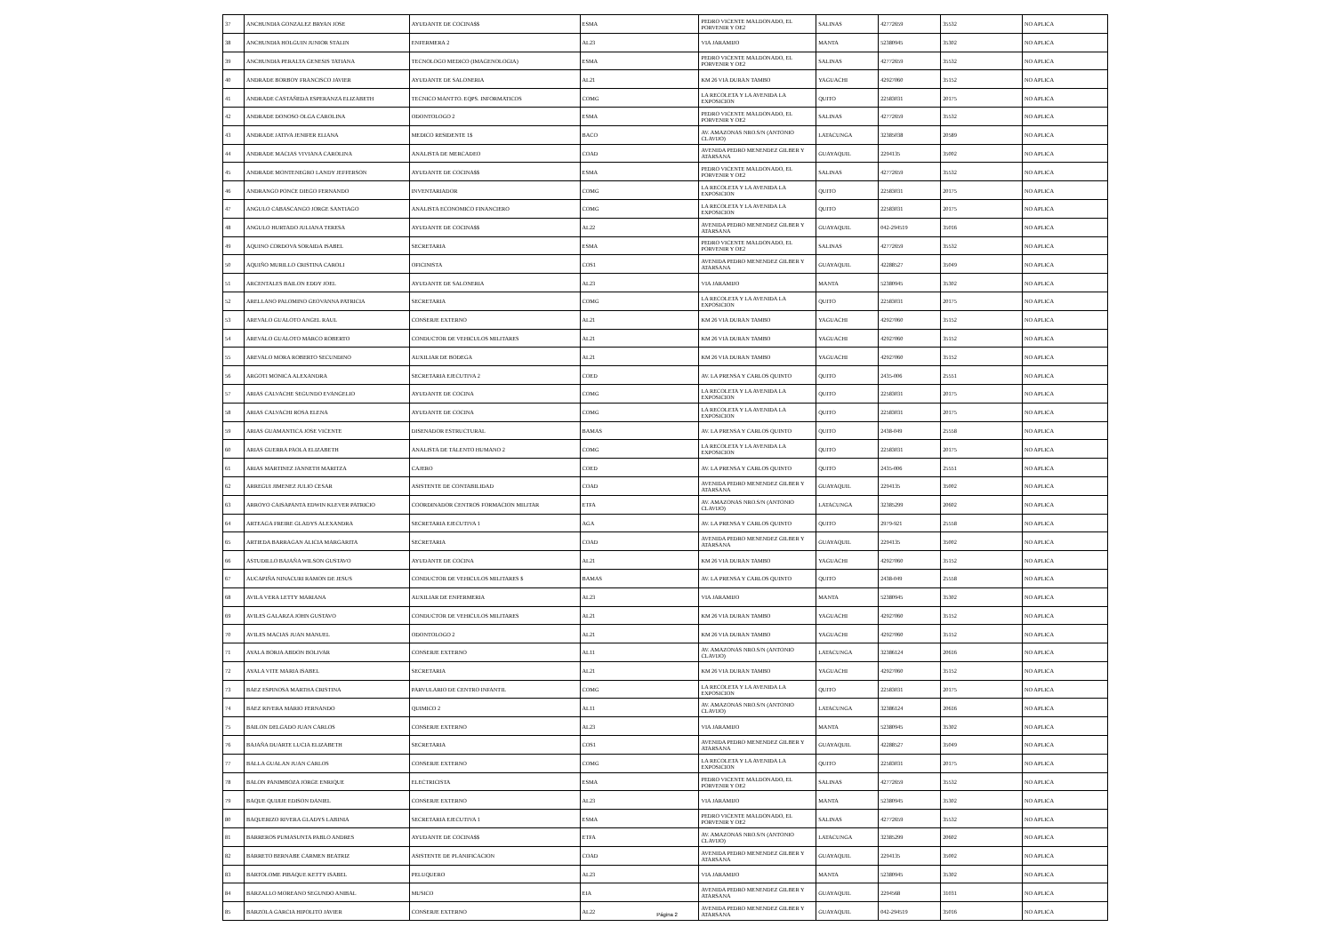| 37 | ANCHUNDIA GONZALEZ BRYAN JOSE | AYUDANTE DE COCINA$$ | ESMA | PEDRO VICENTE MALDONADO, EL PORVENIR Y OE2 | SALINAS | 42772659 | 35532 | NO APLICA |
| 38 | ANCHUNDIA HOLGUIN JUNIOR STALIN | ENFERMERA 2 | AL23 | VIA JARAMIJO | MANTA | 52380945 | 35302 | NO APLICA |
| 39 | ANCHUNDIA PERALTA GENESIS TATIANA | TECNOLOGO MEDICO (IMAGENOLOGIA) | ESMA | PEDRO VICENTE MALDONADO, EL PORVENIR Y OE2 | SALINAS | 42772659 | 35532 | NO APLICA |
| 40 | ANDRADE BORBOY FRANCISCO JAVIER | AYUDANTE DE SALONERIA | AL21 | KM 26 VIA DURAN TAMBO | YAGUACHI | 42927060 | 35152 | NO APLICA |
| 41 | ANDRADE CASTAÑEDA ESPERANZA ELIZABETH | TECNICO MANTTO. EQPS. INFORMATICOS | COMG | LA RECOLETA Y LA AVENIDA LA EXPOSICION | QUITO | 22583031 | 20175 | NO APLICA |
| 42 | ANDRADE DONOSO OLGA CAROLINA | ODONTOLOGO 2 | ESMA | PEDRO VICENTE MALDONADO, EL PORVENIR Y OE2 | SALINAS | 42772659 | 35532 | NO APLICA |
| 43 | ANDRADE JATIVA JENIFER ELIANA | MEDICO RESIDENTE 1$ | BACO | AV. AMAZONAS NRO.S/N (ANTONIO CLAVIJO) | LATACUNGA | 32385038 | 20589 | NO APLICA |
| 44 | ANDRADE MACIAS VIVIANA CAROLINA | ANALISTA DE MERCADEO | COAD | AVENIDA PEDRO MENENDEZ GILBER Y ATARSANA | GUAYAQUIL | 2294135 | 35002 | NO APLICA |
| 45 | ANDRADE MONTENEGRO LANDY JEFFERSON | AYUDANTE DE COCINA$$ | ESMA | PEDRO VICENTE MALDONADO, EL PORVENIR Y OE2 | SALINAS | 42772659 | 35532 | NO APLICA |
| 46 | ANDRANGO PONCE DIEGO FERNANDO | INVENTARIADOR | COMG | LA RECOLETA Y LA AVENIDA LA EXPOSICION | QUITO | 22583031 | 20175 | NO APLICA |
| 47 | ANGULO CABASCANGO JORGE SANTIAGO | ANALISTA ECONOMICO FINANCIERO | COMG | LA RECOLETA Y LA AVENIDA LA EXPOSICION | QUITO | 22583031 | 20175 | NO APLICA |
| 48 | ANGULO HURTADO JULIANA TERESA | AYUDANTE DE COCINA$$ | AL22 | AVENIDA PEDRO MENENDEZ GILBER Y ATARSANA | GUAYAQUIL | 042-294519 | 35016 | NO APLICA |
| 49 | AQUINO CORDOVA SORAIDA ISABEL | SECRETARIA | ESMA | PEDRO VICENTE MALDONADO, EL PORVENIR Y OE2 | SALINAS | 42772659 | 35532 | NO APLICA |
| 50 | AQUIÑO MURILLO CRISTINA CAROLI | OFICINISTA | COS1 | AVENIDA PEDRO MENENDEZ GILBER Y ATARSANA | GUAYAQUIL | 42288527 | 35049 | NO APLICA |
| 51 | ARCENTALES BAILON EDDY JOEL | AYUDANTE DE SALONERIA | AL23 | VIA JARAMIJO | MANTA | 52380945 | 35302 | NO APLICA |
| 52 | ARELLANO PALOMINO GEOVANNA PATRICIA | SECRETARIA | COMG | LA RECOLETA Y LA AVENIDA LA EXPOSICION | QUITO | 22583031 | 20175 | NO APLICA |
| 53 | AREVALO GUALOTO ANGEL RAUL | CONSERJE EXTERNO | AL21 | KM 26 VIA DURAN TAMBO | YAGUACHI | 42927060 | 35152 | NO APLICA |
| 54 | AREVALO GUALOTO MARCO ROBERTO | CONDUCTOR DE VEHICULOS MILITARES | AL21 | KM 26 VIA DURAN TAMBO | YAGUACHI | 42927060 | 35152 | NO APLICA |
| 55 | AREVALO MORA ROBERTO SECUNDINO | AUXILIAR DE BODEGA | AL21 | KM 26 VIA DURAN TAMBO | YAGUACHI | 42927060 | 35152 | NO APLICA |
| 56 | ARGOTI MONICA ALEXANDRA | SECRETARIA EJECUTIVA 2 | COED | AV. LA PRENSA Y CARLOS QUINTO | QUITO | 2435-006 | 25551 | NO APLICA |
| 57 | ARIAS CALVACHE SEGUNDO EVANGELIO | AYUDANTE DE COCINA | COMG | LA RECOLETA Y LA AVENIDA LA EXPOSICION | QUITO | 22583031 | 20175 | NO APLICA |
| 58 | ARIAS CALVACHI ROSA ELENA | AYUDANTE DE COCINA | COMG | LA RECOLETA Y LA AVENIDA LA EXPOSICION | QUITO | 22583031 | 20175 | NO APLICA |
| 59 | ARIAS GUAMANTICA JOSE VICENTE | DISENADOR ESTRUCTURAL | BAMAS | AV. LA PRENSA Y CARLOS QUINTO | QUITO | 2438-049 | 25558 | NO APLICA |
| 60 | ARIAS GUERRA PAOLA ELIZABETH | ANALISTA DE TALENTO HUMANO 2 | COMG | LA RECOLETA Y LA AVENIDA LA EXPOSICION | QUITO | 22583031 | 20175 | NO APLICA |
| 61 | ARIAS MARTINEZ JANNETH MARITZA | CAJERO | COED | AV. LA PRENSA Y CARLOS QUINTO | QUITO | 2435-006 | 25551 | NO APLICA |
| 62 | ARREGUI JIMENEZ JULIO CESAR | ASISTENTE DE CONTABILIDAD | COAD | AVENIDA PEDRO MENENDEZ GILBER Y ATARSANA | GUAYAQUIL | 2294135 | 35002 | NO APLICA |
| 63 | ARROYO CAISAPANTA EDWIN KLEVER PATRICIO | COORDINADOR CENTROS FORMACION MILITAR | ETFA | AV. AMAZONAS NRO.S/N (ANTONIO CLAVIJO) | LATACUNGA | 32385299 | 20602 | NO APLICA |
| 64 | ARTEAGA FREIRE GLADYS ALEXANDRA | SECRETARIA EJECUTIVA 1 | AGA | AV. LA PRENSA Y CARLOS QUINTO | QUITO | 2979-921 | 25558 | NO APLICA |
| 65 | ARTIEDA BARRAGAN ALICIA MARGARITA | SECRETARIA | COAD | AVENIDA PEDRO MENENDEZ GILBER Y ATARSANA | GUAYAQUIL | 2294135 | 35002 | NO APLICA |
| 66 | ASTUDILLO BAJAÑA WILSON GUSTAVO | AYUDANTE DE COCINA | AL21 | KM 26 VIA DURAN TAMBO | YAGUACHI | 42927060 | 35152 | NO APLICA |
| 67 | AUCAPIÑA NINACURI RAMON DE JESUS | CONDUCTOR DE VEHICULOS MILITARES $ | BAMAS | AV. LA PRENSA Y CARLOS QUINTO | QUITO | 2438-049 | 25558 | NO APLICA |
| 68 | AVILA VERA LETTY MARIANA | AUXILIAR DE ENFERMERIA | AL23 | VIA JARAMIJO | MANTA | 52380945 | 35302 | NO APLICA |
| 69 | AVILES GALARZA JOHN GUSTAVO | CONDUCTOR DE VEHICULOS MILITARES | AL21 | KM 26 VIA DURAN TAMBO | YAGUACHI | 42927060 | 35152 | NO APLICA |
| 70 | AVILES MACIAS JUAN MANUEL | ODONTOLOGO 2 | AL21 | KM 26 VIA DURAN TAMBO | YAGUACHI | 42927060 | 35152 | NO APLICA |
| 71 | AYALA BORJA ABDON BOLIVAR | CONSERJE EXTERNO | AL11 | AV. AMAZONAS NRO.S/N (ANTONIO CLAVIJO) | LATACUNGA | 32386124 | 20616 | NO APLICA |
| 72 | AYALA VITE MARIA ISABEL | SECRETARIA | AL21 | KM 26 VIA DURAN TAMBO | YAGUACHI | 42927060 | 35152 | NO APLICA |
| 73 | BAEZ ESPINOSA MARTHA CRISTINA | PARVULARIO DE CENTRO INFANTIL | COMG | LA RECOLETA Y LA AVENIDA LA EXPOSICION | QUITO | 22583031 | 20175 | NO APLICA |
| 74 | BAEZ RIVERA MARIO FERNANDO | QUIMICO 2 | AL11 | AV. AMAZONAS NRO.S/N (ANTONIO CLAVIJO) | LATACUNGA | 32386124 | 20616 | NO APLICA |
| 75 | BAILON DELGADO JUAN CARLOS | CONSERJE EXTERNO | AL23 | VIA JARAMIJO | MANTA | 52380945 | 35302 | NO APLICA |
| 76 | BAJAÑA DUARTE LUCIA ELIZABETH | SECRETARIA | COS1 | AVENIDA PEDRO MENENDEZ GILBER Y ATARSANA | GUAYAQUIL | 42288527 | 35049 | NO APLICA |
| 77 | BALLA GUALAN JUAN CARLOS | CONSERJE EXTERNO | COMG | LA RECOLETA Y LA AVENIDA LA EXPOSICION | QUITO | 22583031 | 20175 | NO APLICA |
| 78 | BALON PANIMBOZA JORGE ENRIQUE | ELECTRICISTA | ESMA | PEDRO VICENTE MALDONADO, EL PORVENIR Y OE2 | SALINAS | 42772659 | 35532 | NO APLICA |
| 79 | BAQUE QUIJIJE EDISON DANIEL | CONSERJE EXTERNO | AL23 | VIA JARAMIJO | MANTA | 52380945 | 35302 | NO APLICA |
| 80 | BAQUERIZO RIVERA GLADYS LABINIA | SECRETARIA EJECUTIVA 1 | ESMA | PEDRO VICENTE MALDONADO, EL PORVENIR Y OE2 | SALINAS | 42772659 | 35532 | NO APLICA |
| 81 | BARREROS PUMASUNTA PABLO ANDRES | AYUDANTE DE COCINA$$ | ETFA | AV. AMAZONAS NRO.S/N (ANTONIO CLAVIJO) | LATACUNGA | 32385299 | 20602 | NO APLICA |
| 82 | BARRETO BERNABE CARMEN BEATRIZ | ASISTENTE DE PLANIFICACION | COAD | AVENIDA PEDRO MENENDEZ GILBER Y ATARSANA | GUAYAQUIL | 2294135 | 35002 | NO APLICA |
| 83 | BARTOLOME PIBAQUE KETTY ISABEL | PELUQUERO | AL23 | VIA JARAMIJO | MANTA | 52380945 | 35302 | NO APLICA |
| 84 | BARZALLO MOREANO SEGUNDO ANIBAL | MUSICO | EIA | AVENIDA PEDRO MENENDEZ GILBER Y ATARSANA | GUAYAQUIL | 2294568 | 31031 | NO APLICA |
| 85 | BARZOLA GARCIA HIPOLITO JAVIER | CONSERJE EXTERNO | AL22 | AVENIDA PEDRO MENENDEZ GILBER Y ATARSANA | GUAYAQUIL | 042-294519 | 35016 | NO APLICA |
Página 2